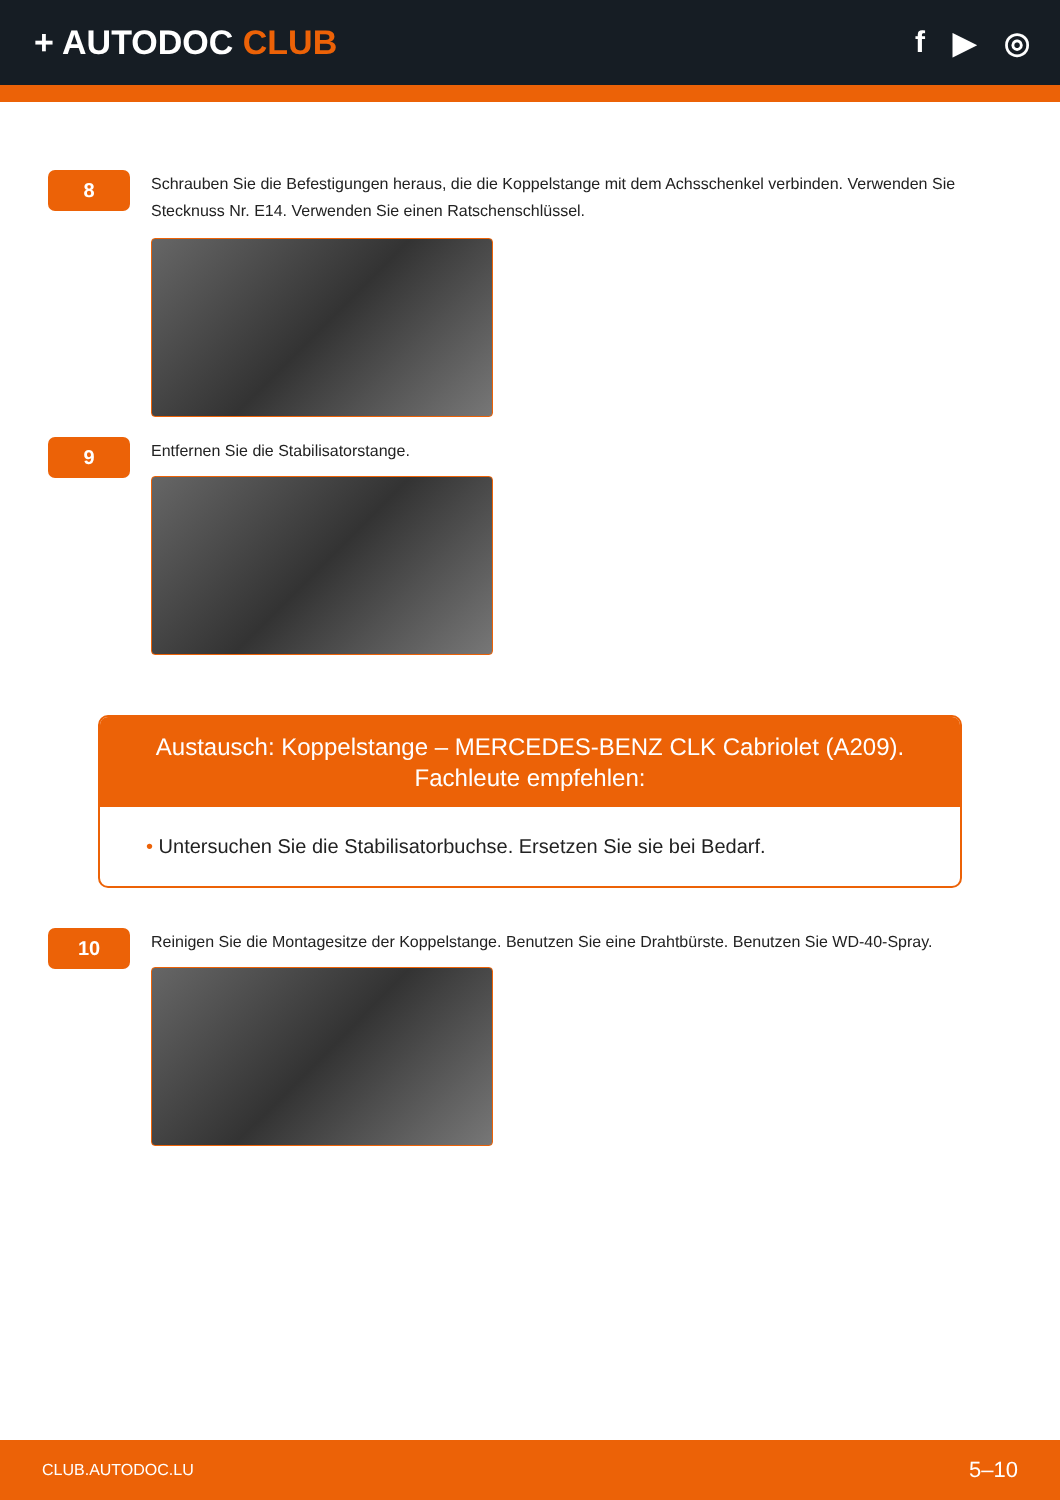+ AUTODOC CLUB f ▶ ◎
8
Schrauben Sie die Befestigungen heraus, die die Koppelstange mit dem Achsschenkel verbinden. Verwenden Sie Stecknuss Nr. E14. Verwenden Sie einen Ratschenschlüssel.
9
Entfernen Sie die Stabilisatorstange.
Austausch: Koppelstange – MERCEDES-BENZ CLK Cabriolet (A209). Fachleute empfehlen:
• Untersuchen Sie die Stabilisatorbuchse. Ersetzen Sie sie bei Bedarf.
10
Reinigen Sie die Montagesitze der Koppelstange. Benutzen Sie eine Drahtbürste. Benutzen Sie WD-40-Spray.
CLUB.AUTODOC.LU 5–10